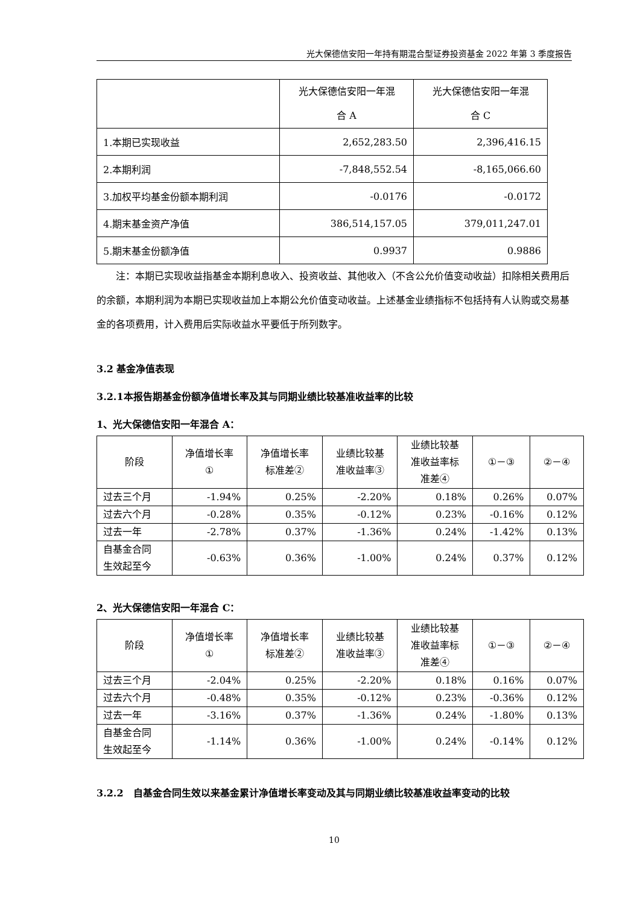光大保德信安阳一年持有期混合型证券投资基金 2022 年第 3 季度报告
| | 光大保德信安阳一年混 合 A | 光大保德信安阳一年混 合 C |
| --- | --- | --- |
| 1.本期已实现收益 | 2,652,283.50 | 2,396,416.15 |
| 2.本期利润 | -7,848,552.54 | -8,165,066.60 |
| 3.加权平均基金份额本期利润 | -0.0176 | -0.0172 |
| 4.期末基金资产净值 | 386,514,157.05 | 379,011,247.01 |
| 5.期末基金份额净值 | 0.9937 | 0.9886 |
注：本期已实现收益指基金本期利息收入、投资收益、其他收入（不含公允价值变动收益）扣除相关费用后的余额，本期利润为本期已实现收益加上本期公允价值变动收益。上述基金业绩指标不包括持有人认购或交易基金的各项费用，计入费用后实际收益水平要低于所列数字。
3.2 基金净值表现
3.2.1本报告期基金份额净值增长率及其与同期业绩比较基准收益率的比较
1、光大保德信安阳一年混合 A：
| 阶段 | 净值增长率 ① | 净值增长率 标准差② | 业绩比较基 准收益率③ | 业绩比较基 准收益率标 准差④ | ①－③ | ②－④ |
| --- | --- | --- | --- | --- | --- | --- |
| 过去三个月 | -1.94% | 0.25% | -2.20% | 0.18% | 0.26% | 0.07% |
| 过去六个月 | -0.28% | 0.35% | -0.12% | 0.23% | -0.16% | 0.12% |
| 过去一年 | -2.78% | 0.37% | -1.36% | 0.24% | -1.42% | 0.13% |
| 自基金合同 生效起至今 | -0.63% | 0.36% | -1.00% | 0.24% | 0.37% | 0.12% |
2、光大保德信安阳一年混合 C：
| 阶段 | 净值增长率 ① | 净值增长率 标准差② | 业绩比较基 准收益率③ | 业绩比较基 准收益率标 准差④ | ①－③ | ②－④ |
| --- | --- | --- | --- | --- | --- | --- |
| 过去三个月 | -2.04% | 0.25% | -2.20% | 0.18% | 0.16% | 0.07% |
| 过去六个月 | -0.48% | 0.35% | -0.12% | 0.23% | -0.36% | 0.12% |
| 过去一年 | -3.16% | 0.37% | -1.36% | 0.24% | -1.80% | 0.13% |
| 自基金合同 生效起至今 | -1.14% | 0.36% | -1.00% | 0.24% | -0.14% | 0.12% |
3.2.2　自基金合同生效以来基金累计净值增长率变动及其与同期业绩比较基准收益率变动的比较
10